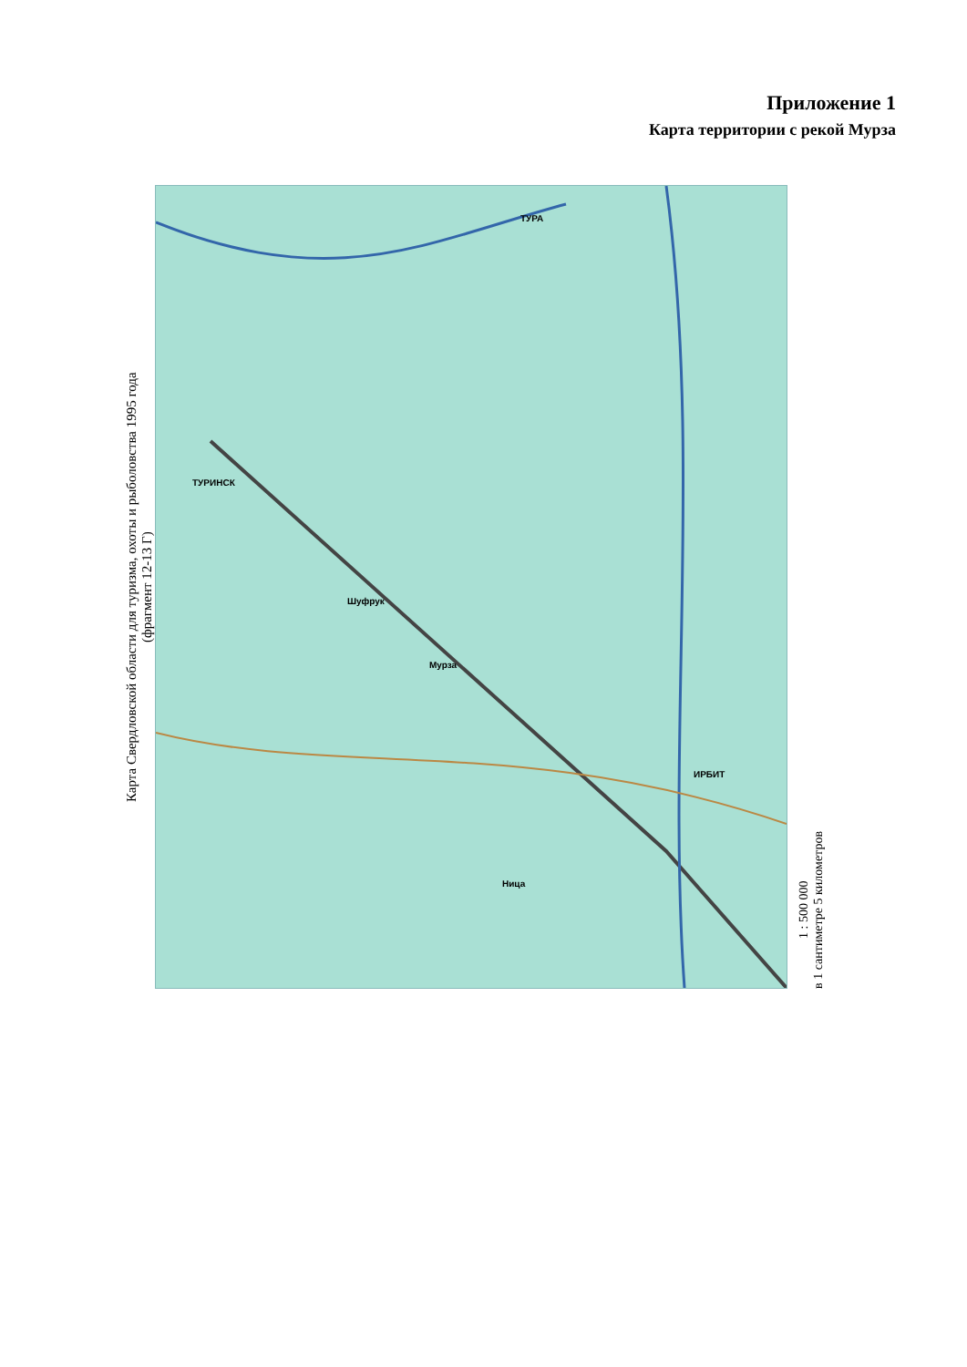Приложение 1
Карта территории с рекой Мурза
Карта Свердловской области для туризма, охоты и рыболовства 1995 года
(фрагмент 12-13 Г)
ТУРИНСК
ИРБИТ
Мурза
ТУРА
Шуфрук
Ница
1 : 500 000
в 1 сантиметре 5 километров